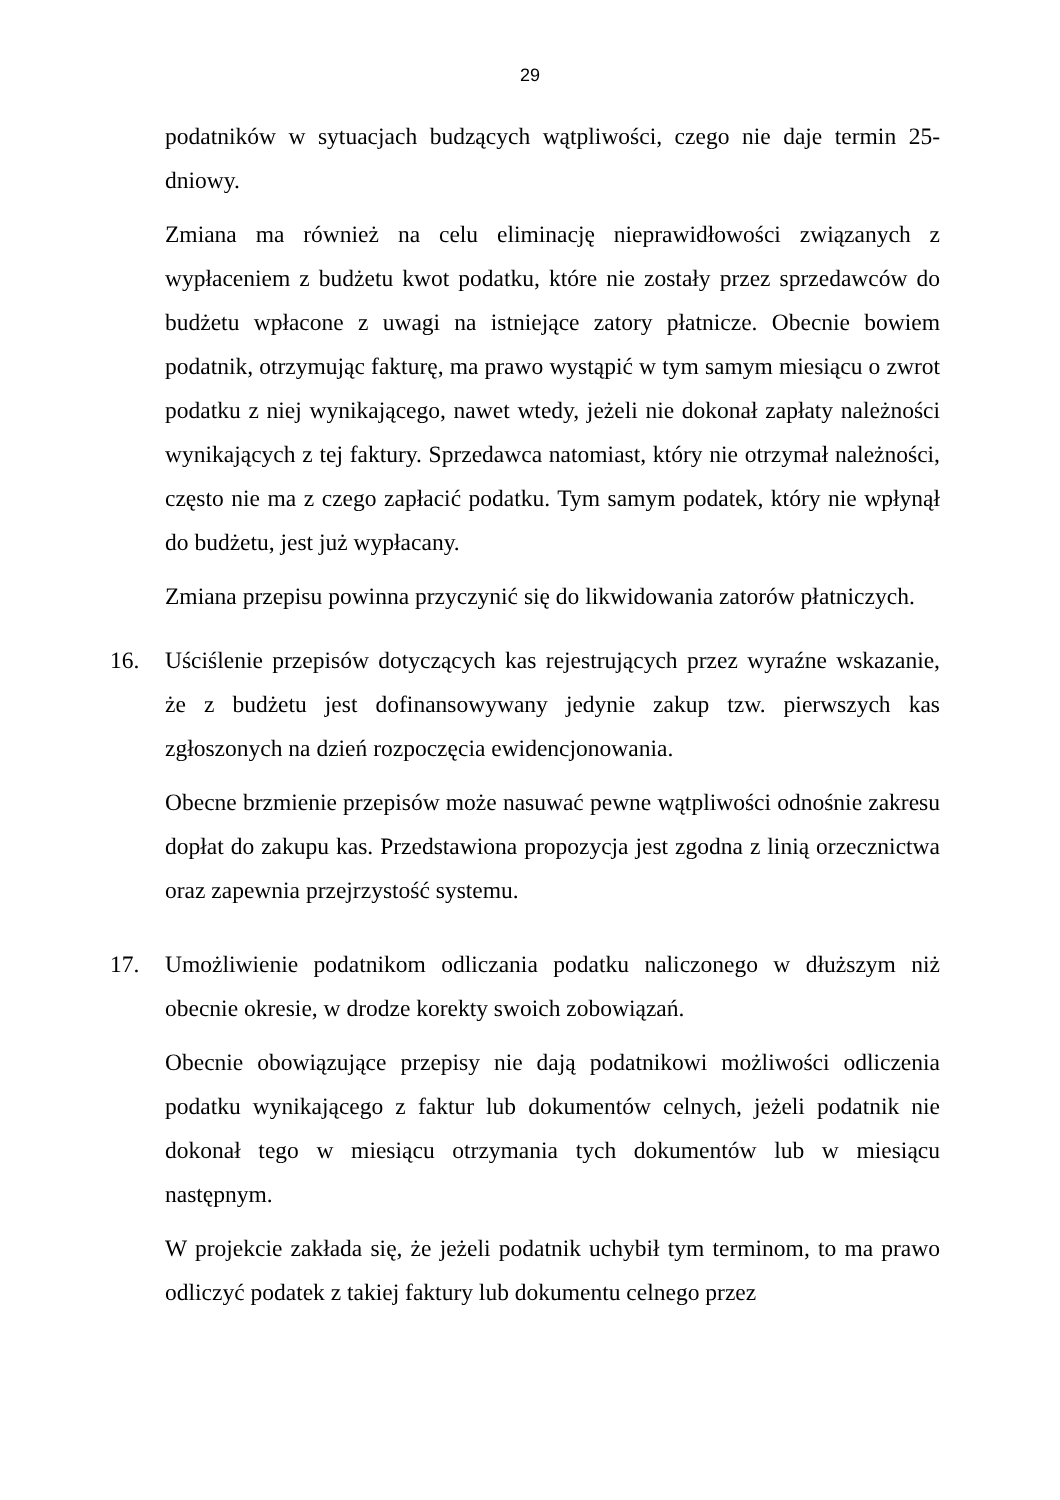29
podatników w sytuacjach budzących wątpliwości, czego nie daje termin 25-dniowy.
Zmiana ma również na celu eliminację nieprawidłowości związanych z wypłaceniem z budżetu kwot podatku, które nie zostały przez sprzedawców do budżetu wpłacone z uwagi na istniejące zatory płatnicze. Obecnie bowiem podatnik, otrzymując fakturę, ma prawo wystąpić w tym samym miesiącu o zwrot podatku z niej wynikającego, nawet wtedy, jeżeli nie dokonał zapłaty należności wynikających z tej faktury. Sprzedawca natomiast, który nie otrzymał należności, często nie ma z czego zapłacić podatku. Tym samym podatek, który nie wpłynął do budżetu, jest już wypłacany.
Zmiana przepisu powinna przyczynić się do likwidowania zatorów płatniczych.
16. Uściślenie przepisów dotyczących kas rejestrujących przez wyraźne wskazanie, że z budżetu jest dofinansowywany jedynie zakup tzw. pierwszych kas zgłoszonych na dzień rozpoczęcia ewidencjonowania.
Obecne brzmienie przepisów może nasuwać pewne wątpliwości odnośnie zakresu dopłat do zakupu kas. Przedstawiona propozycja jest zgodna z linią orzecznictwa oraz zapewnia przejrzystość systemu.
17. Umożliwienie podatnikom odliczania podatku naliczonego w dłuższym niż obecnie okresie, w drodze korekty swoich zobowiązań.
Obecnie obowiązujące przepisy nie dają podatnikowi możliwości odliczenia podatku wynikającego z faktur lub dokumentów celnych, jeżeli podatnik nie dokonał tego w miesiącu otrzymania tych dokumentów lub w miesiącu następnym.
W projekcie zakłada się, że jeżeli podatnik uchybił tym terminom, to ma prawo odliczyć podatek z takiej faktury lub dokumentu celnego przez